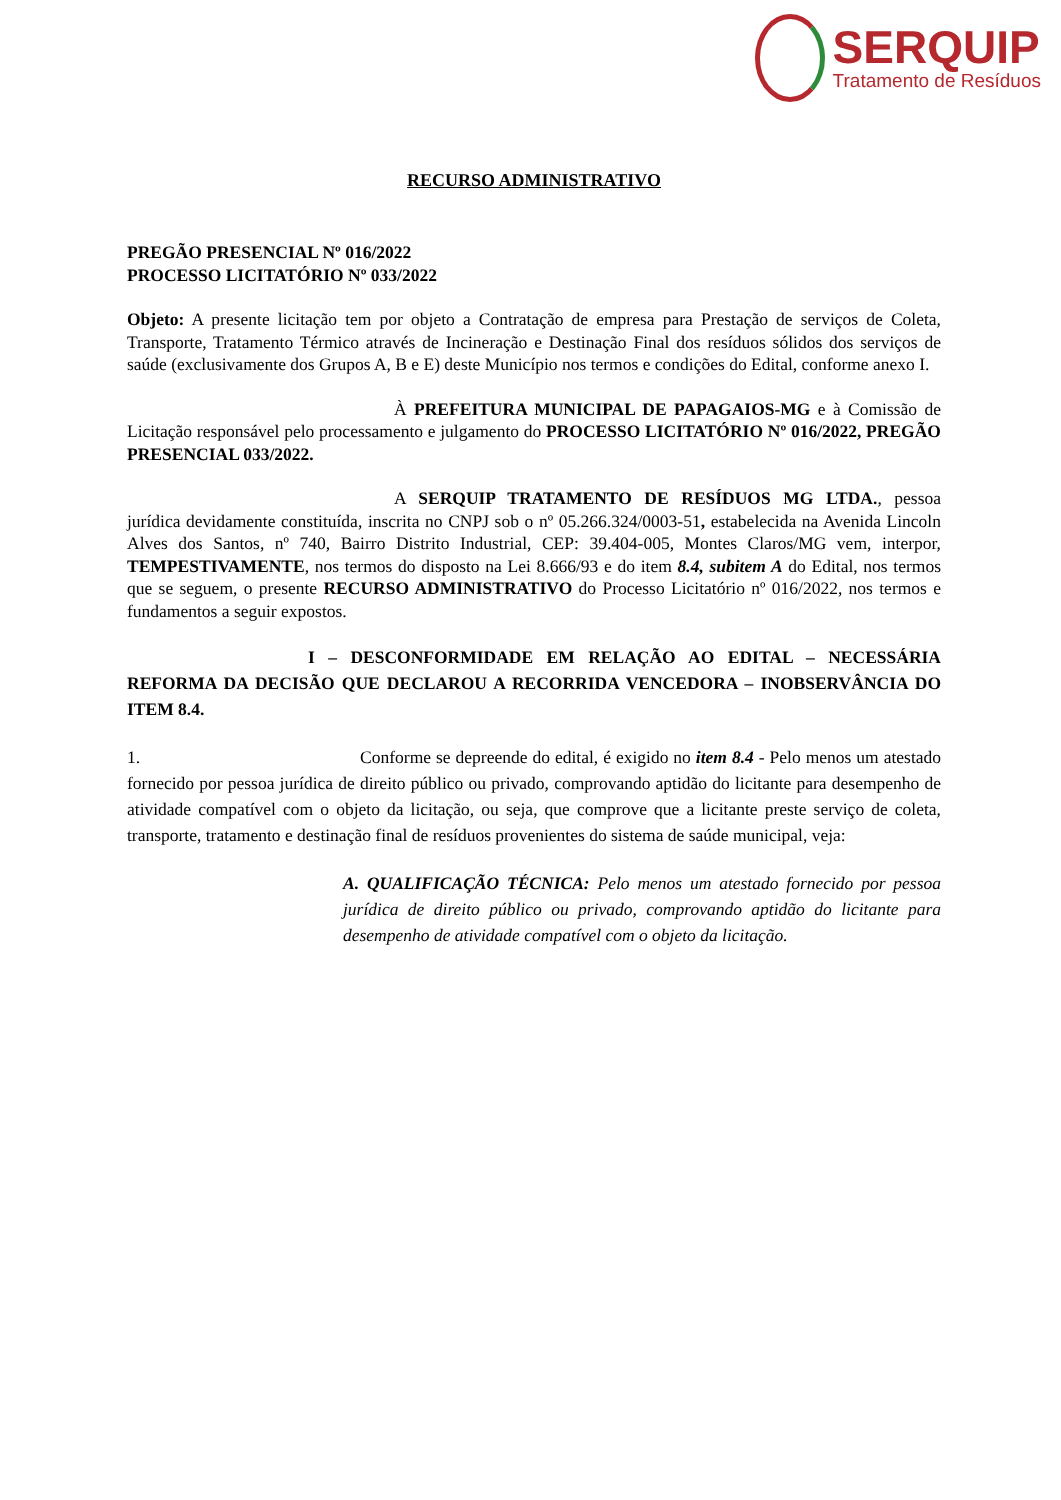SERQUIP
Tratamento de Resíduos
RECURSO ADMINISTRATIVO
PREGÃO PRESENCIAL Nº 016/2022
PROCESSO LICITATÓRIO Nº 033/2022
Objeto: A presente licitação tem por objeto a Contratação de empresa para Prestação de serviços de Coleta, Transporte, Tratamento Térmico através de Incineração e Destinação Final dos resíduos sólidos dos serviços de saúde (exclusivamente dos Grupos A, B e E) deste Município nos termos e condições do Edital, conforme anexo I.
À PREFEITURA MUNICIPAL DE PAPAGAIOS-MG e à Comissão de Licitação responsável pelo processamento e julgamento do PROCESSO LICITATÓRIO Nº 016/2022, PREGÃO PRESENCIAL 033/2022.
A SERQUIP TRATAMENTO DE RESÍDUOS MG LTDA., pessoa jurídica devidamente constituída, inscrita no CNPJ sob o nº 05.266.324/0003-51, estabelecida na Avenida Lincoln Alves dos Santos, nº 740, Bairro Distrito Industrial, CEP: 39.404-005, Montes Claros/MG vem, interpor, TEMPESTIVAMENTE, nos termos do disposto na Lei 8.666/93 e do item 8.4, subitem A do Edital, nos termos que se seguem, o presente RECURSO ADMINISTRATIVO do Processo Licitatório nº 016/2022, nos termos e fundamentos a seguir expostos.
I – DESCONFORMIDADE EM RELAÇÃO AO EDITAL – NECESSÁRIA REFORMA DA DECISÃO QUE DECLAROU A RECORRIDA VENCEDORA – INOBSERVÂNCIA DO ITEM 8.4.
1. Conforme se depreende do edital, é exigido no item 8.4 - Pelo menos um atestado fornecido por pessoa jurídica de direito público ou privado, comprovando aptidão do licitante para desempenho de atividade compatível com o objeto da licitação, ou seja, que comprove que a licitante preste serviço de coleta, transporte, tratamento e destinação final de resíduos provenientes do sistema de saúde municipal, veja:
A. QUALIFICAÇÃO TÉCNICA: Pelo menos um atestado fornecido por pessoa jurídica de direito público ou privado, comprovando aptidão do licitante para desempenho de atividade compatível com o objeto da licitação.